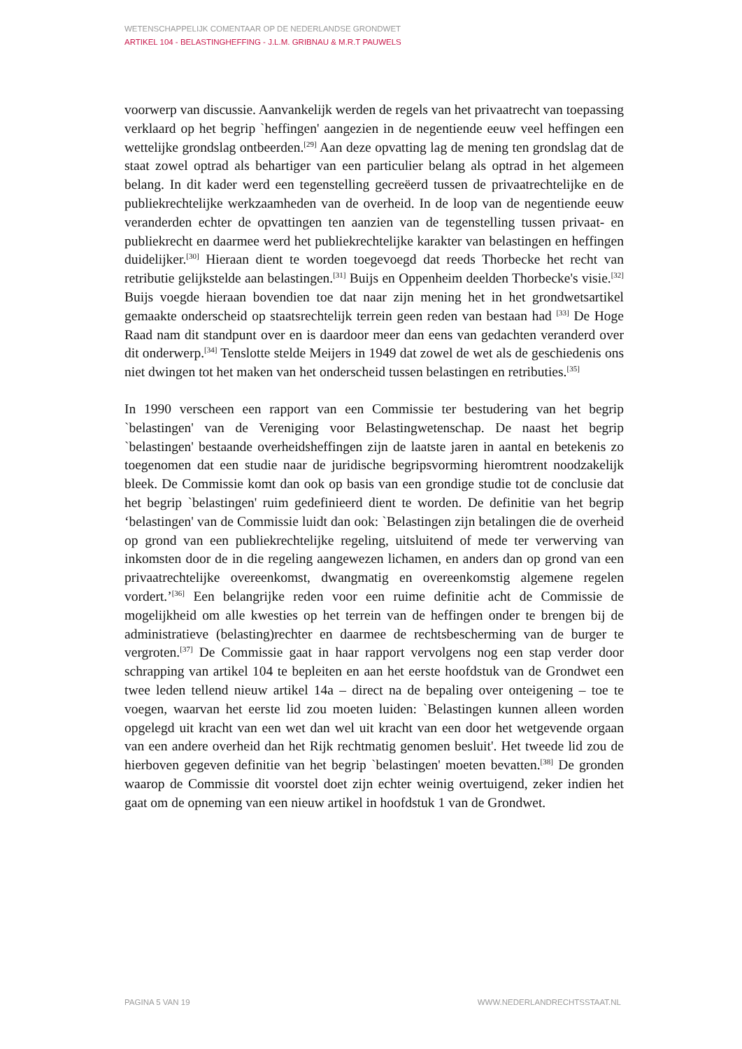WETENSCHAPPELIJK COMENTAAR OP DE NEDERLANDSE GRONDWET
ARTIKEL 104 - BELASTINGHEFFING - J.L.M. GRIBNAU & M.R.T PAUWELS
voorwerp van discussie. Aanvankelijk werden de regels van het privaatrecht van toepassing verklaard op het begrip `heffingen' aangezien in de negentiende eeuw veel heffingen een wettelijke grondslag ontbeerden.<sup>[29]</sup> Aan deze opvatting lag de mening ten grondslag dat de staat zowel optrad als behartiger van een particulier belang als optrad in het algemeen belang. In dit kader werd een tegenstelling gecreëerd tussen de privaatrechtelijke en de publiekrechtelijke werkzaamheden van de overheid. In de loop van de negentiende eeuw veranderden echter de opvattingen ten aanzien van de tegenstelling tussen privaat- en publiekrecht en daarmee werd het publiekrechtelijke karakter van belastingen en heffingen duidelijker.<sup>[30]</sup> Hieraan dient te worden toegevoegd dat reeds Thorbecke het recht van retributie gelijkstelde aan belastingen.<sup>[31]</sup> Buijs en Oppenheim deelden Thorbecke's visie.<sup>[32]</sup> Buijs voegde hieraan bovendien toe dat naar zijn mening het in het grondwetsartikel gemaakte onderscheid op staatsrechtelijk terrein geen reden van bestaan had <sup>[33]</sup> De Hoge Raad nam dit standpunt over en is daardoor meer dan eens van gedachten veranderd over dit onderwerp.<sup>[34]</sup> Tenslotte stelde Meijers in 1949 dat zowel de wet als de geschiedenis ons niet dwingen tot het maken van het onderscheid tussen belastingen en retributies.<sup>[35]</sup>
In 1990 verscheen een rapport van een Commissie ter bestudering van het begrip `belastingen' van de Vereniging voor Belastingwetenschap. De naast het begrip `belastingen' bestaande overheidsheffingen zijn de laatste jaren in aantal en betekenis zo toegenomen dat een studie naar de juridische begripsvorming hieromtrent noodzakelijk bleek. De Commissie komt dan ook op basis van een grondige studie tot de conclusie dat het begrip `belastingen' ruim gedefinieerd dient te worden. De definitie van het begrip ‘belastingen' van de Commissie luidt dan ook: `Belastingen zijn betalingen die de overheid op grond van een publiekrechtelijke regeling, uitsluitend of mede ter verwerving van inkomsten door de in die regeling aangewezen lichamen, en anders dan op grond van een privaatrechtelijke overeenkomst, dwangmatig en overeenkomstig algemene regelen vordert.’<sup>[36]</sup> Een belangrijke reden voor een ruime definitie acht de Commissie de mogelijkheid om alle kwesties op het terrein van de heffingen onder te brengen bij de administratieve (belasting)rechter en daarmee de rechtsbescherming van de burger te vergroten.<sup>[37]</sup> De Commissie gaat in haar rapport vervolgens nog een stap verder door schrapping van artikel 104 te bepleiten en aan het eerste hoofdstuk van de Grondwet een twee leden tellend nieuw artikel 14a – direct na de bepaling over onteigening – toe te voegen, waarvan het eerste lid zou moeten luiden: `Belastingen kunnen alleen worden opgelegd uit kracht van een wet dan wel uit kracht van een door het wetgevende orgaan van een andere overheid dan het Rijk rechtmatig genomen besluit'. Het tweede lid zou de hierboven gegeven definitie van het begrip `belastingen' moeten bevatten.<sup>[38]</sup> De gronden waarop de Commissie dit voorstel doet zijn echter weinig overtuigend, zeker indien het gaat om de opneming van een nieuw artikel in hoofdstuk 1 van de Grondwet.
PAGINA 5 VAN 19 WWW.NEDERLANDRECHTSSTAAT.NL